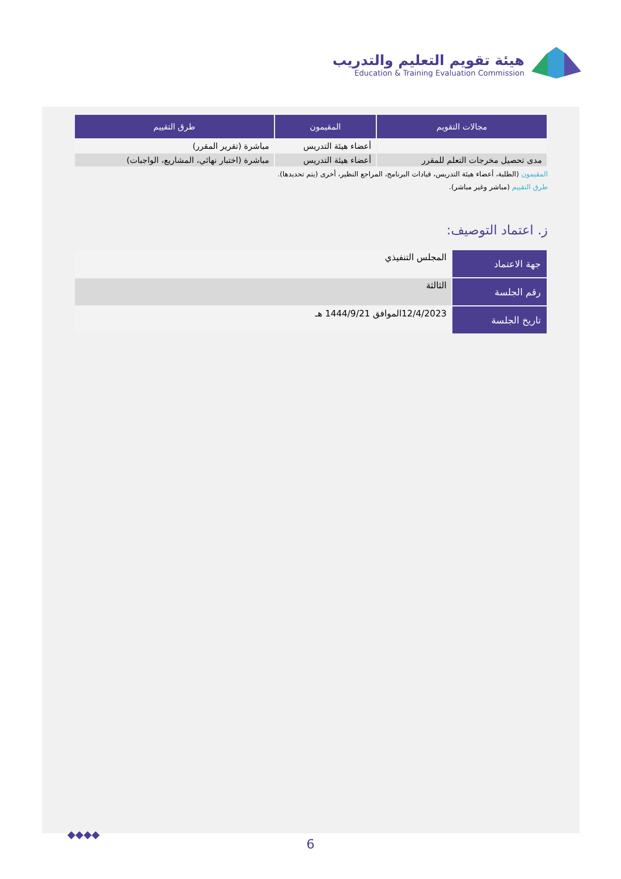هيئة تقويم التعليم والتدريب
Education & Training Evaluation Commission
| مجالات التقويم | المقيمون | طرق التقييم |
| --- | --- | --- |
| | أعضاء هيئة التدريس | مباشرة (تقرير المقرر) |
| مدى تحصيل مخرجات التعلم للمقرر | أعضاء هيئة التدريس | مباشرة (اختبار نهائي، المشاريع، الواجبات) |
المقيمون (الطلبة، أعضاء هيئة التدريس، قيادات البرنامج، المراجع النظير، أخرى (يتم تحديدها).
طرق التقييم (مباشر وغير مباشر).
ز. اعتماد التوصيف:
| جهة الاعتماد | المجلس التنفيذي |
| رقم الجلسة | الثالثة |
| تاريخ الجلسة | 12/4/2023الموافق 1444/9/21 هـ |
◆◆◆◆
6